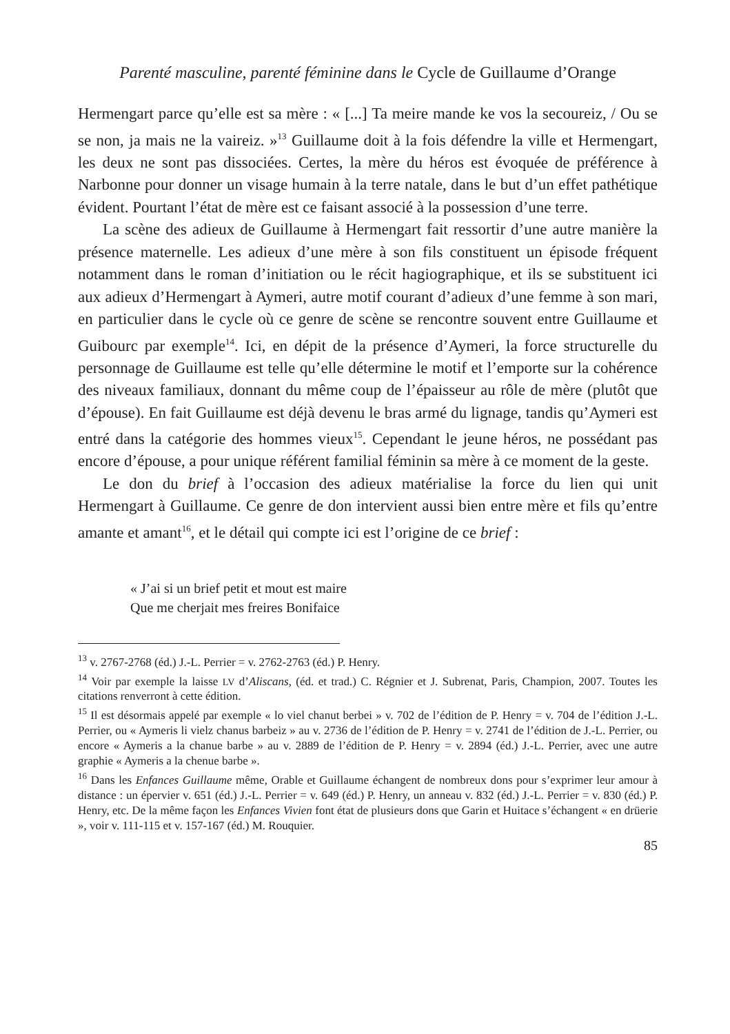Parenté masculine, parenté féminine dans le Cycle de Guillaume d’Orange
Hermengart parce qu’elle est sa mère : « [...] Ta meire mande ke vos la secoureiz, / Ou se se non, ja mais ne la vaireiz. »<sup>13</sup> Guillaume doit à la fois défendre la ville et Hermengart, les deux ne sont pas dissociées. Certes, la mère du héros est évoquée de préférence à Narbonne pour donner un visage humain à la terre natale, dans le but d’un effet pathétique évident. Pourtant l’état de mère est ce faisant associé à la possession d’une terre.
La scène des adieux de Guillaume à Hermengart fait ressortir d’une autre manière la présence maternelle. Les adieux d’une mère à son fils constituent un épisode fréquent notamment dans le roman d’initiation ou le récit hagiographique, et ils se substituent ici aux adieux d’Hermengart à Aymeri, autre motif courant d’adieux d’une femme à son mari, en particulier dans le cycle où ce genre de scène se rencontre souvent entre Guillaume et Guibourc par exemple<sup>14</sup>. Ici, en dépit de la présence d’Aymeri, la force structurelle du personnage de Guillaume est telle qu’elle détermine le motif et l’emporte sur la cohérence des niveaux familiaux, donnant du même coup de l’épaisseur au rôle de mère (plutôt que d’épouse). En fait Guillaume est déjà devenu le bras armé du lignage, tandis qu’Aymeri est entré dans la catégorie des hommes vieux<sup>15</sup>. Cependant le jeune héros, ne possédant pas encore d’épouse, a pour unique référent familial féminin sa mère à ce moment de la geste.
Le don du brief à l’occasion des adieux matérialise la force du lien qui unit Hermengart à Guillaume. Ce genre de don intervient aussi bien entre mère et fils qu’entre amante et amant<sup>16</sup>, et le détail qui compte ici est l’origine de ce brief :
« J’ai si un brief petit et mout est maire
Que me cherjait mes freires Bonifaice
<sup>13</sup> v. 2767-2768 (éd.) J.-L. Perrier = v. 2762-2763 (éd.) P. Henry.
<sup>14</sup> Voir par exemple la laisse LV d’Aliscans, (éd. et trad.) C. Régnier et J. Subrenat, Paris, Champion, 2007. Toutes les citations renverront à cette édition.
<sup>15</sup> Il est désormais appelé par exemple « lo viel chanut berbei » v. 702 de l’édition de P. Henry = v. 704 de l’édition J.-L. Perrier, ou « Aymeris li vielz chanus barbeiz » au v. 2736 de l’édition de P. Henry = v. 2741 de l’édition de J.-L. Perrier, ou encore « Aymeris a la chanue barbe » au v. 2889 de l’édition de P. Henry = v. 2894 (éd.) J.-L. Perrier, avec une autre graphie « Aymeris a la chenue barbe ».
<sup>16</sup> Dans les Enfances Guillaume même, Orable et Guillaume échangent de nombreux dons pour s’exprimer leur amour à distance : un épervier v. 651 (éd.) J.-L. Perrier = v. 649 (éd.) P. Henry, un anneau v. 832 (éd.) J.-L. Perrier = v. 830 (éd.) P. Henry, etc. De la même façon les Enfances Vivien font état de plusieurs dons que Garin et Huitace s’échangent « en drüerie », voir v. 111-115 et v. 157-167 (éd.) M. Rouquier.
85